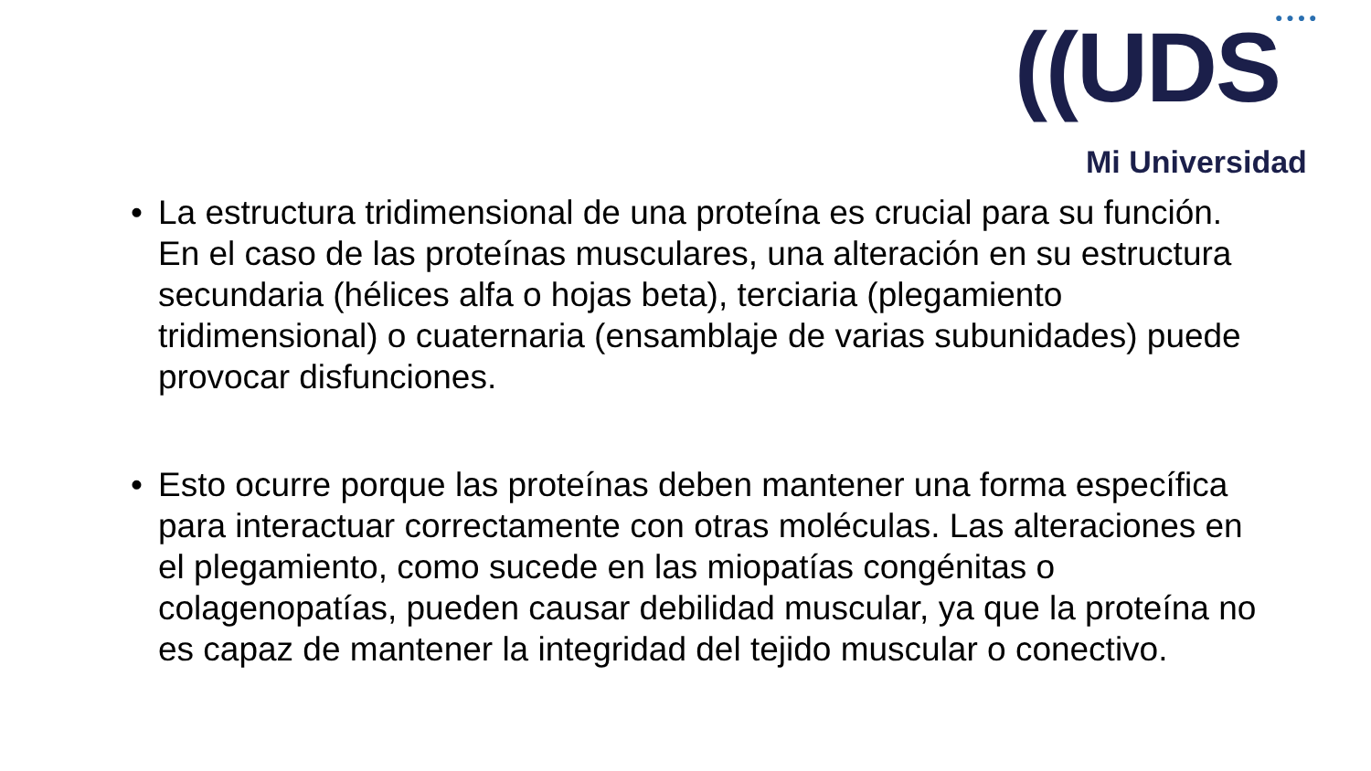● ● ● ●
((UDS
Mi Universidad
• La estructura tridimensional de una proteína es crucial para su función. En el caso de las proteínas musculares, una alteración en su estructura secundaria (hélices alfa o hojas beta), terciaria (plegamiento tridimensional) o cuaternaria (ensamblaje de varias subunidades) puede provocar disfunciones.
• Esto ocurre porque las proteínas deben mantener una forma específica para interactuar correctamente con otras moléculas. Las alteraciones en el plegamiento, como sucede en las miopatías congénitas o colagenopatías, pueden causar debilidad muscular, ya que la proteína no es capaz de mantener la integridad del tejido muscular o conectivo.